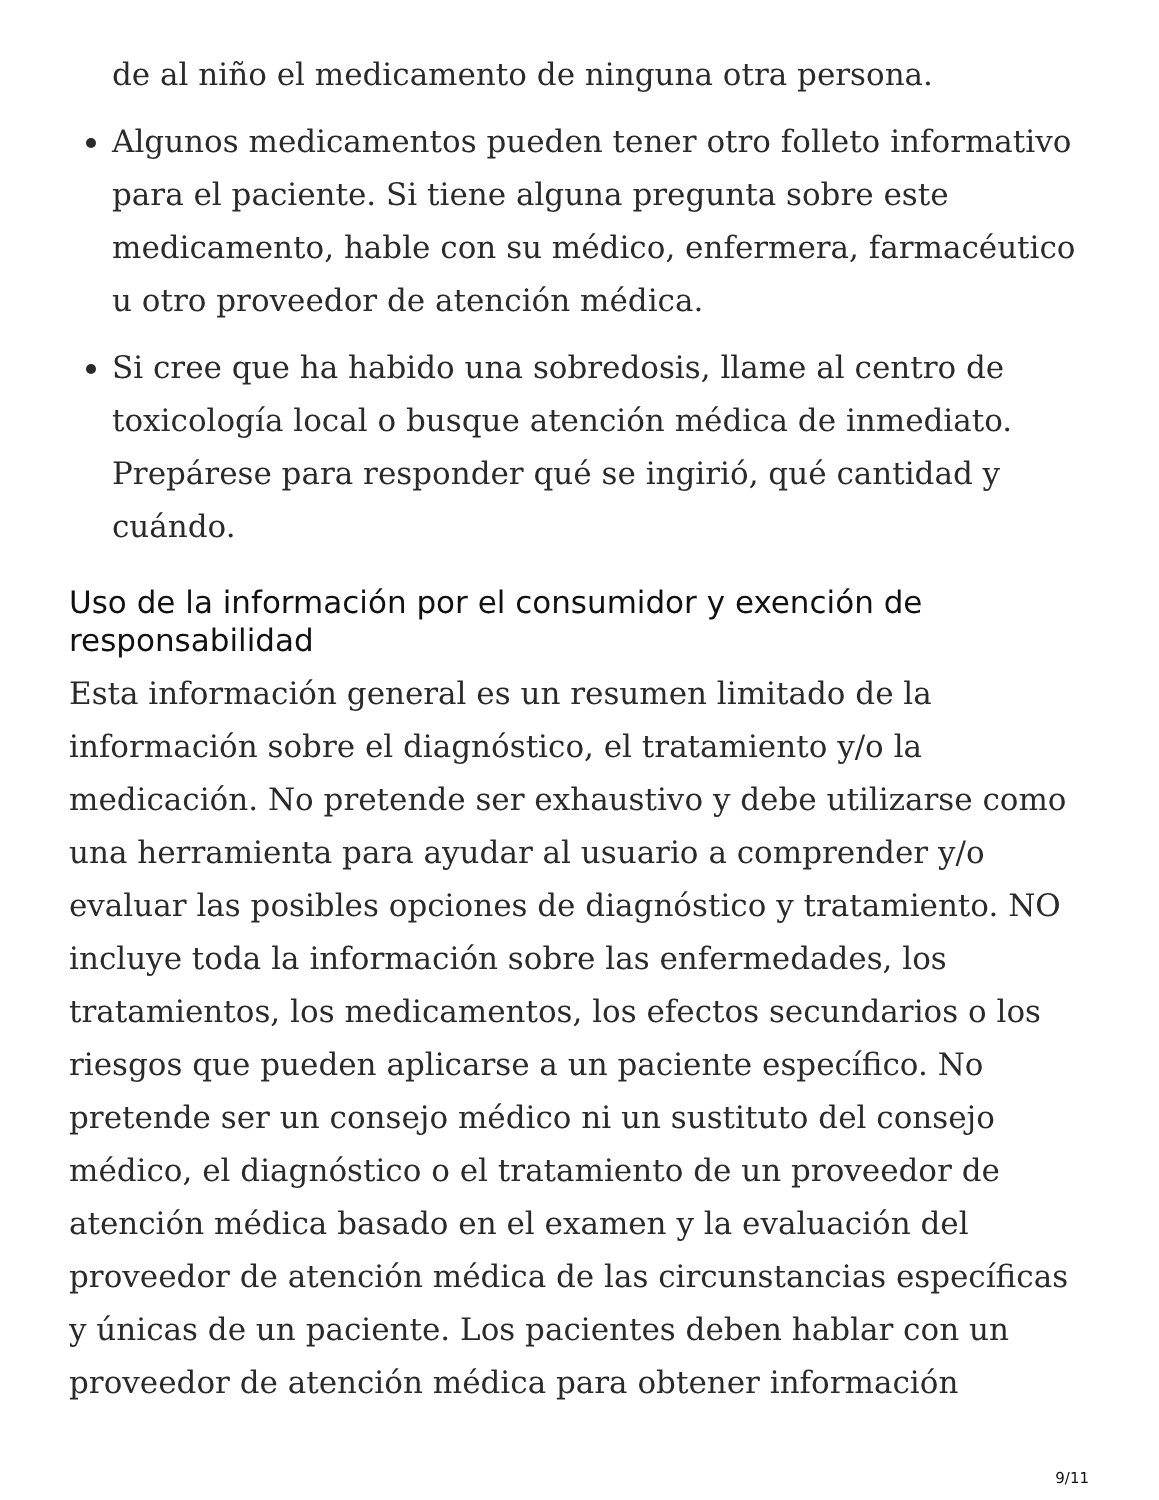de al niño el medicamento de ninguna otra persona.
Algunos medicamentos pueden tener otro folleto informativo para el paciente. Si tiene alguna pregunta sobre este medicamento, hable con su médico, enfermera, farmacéutico u otro proveedor de atención médica.
Si cree que ha habido una sobredosis, llame al centro de toxicología local o busque atención médica de inmediato. Prepárese para responder qué se ingirió, qué cantidad y cuándo.
Uso de la información por el consumidor y exención de responsabilidad
Esta información general es un resumen limitado de la información sobre el diagnóstico, el tratamiento y/o la medicación. No pretende ser exhaustivo y debe utilizarse como una herramienta para ayudar al usuario a comprender y/o evaluar las posibles opciones de diagnóstico y tratamiento. NO incluye toda la información sobre las enfermedades, los tratamientos, los medicamentos, los efectos secundarios o los riesgos que pueden aplicarse a un paciente específico. No pretende ser un consejo médico ni un sustituto del consejo médico, el diagnóstico o el tratamiento de un proveedor de atención médica basado en el examen y la evaluación del proveedor de atención médica de las circunstancias específicas y únicas de un paciente. Los pacientes deben hablar con un proveedor de atención médica para obtener información
9/11